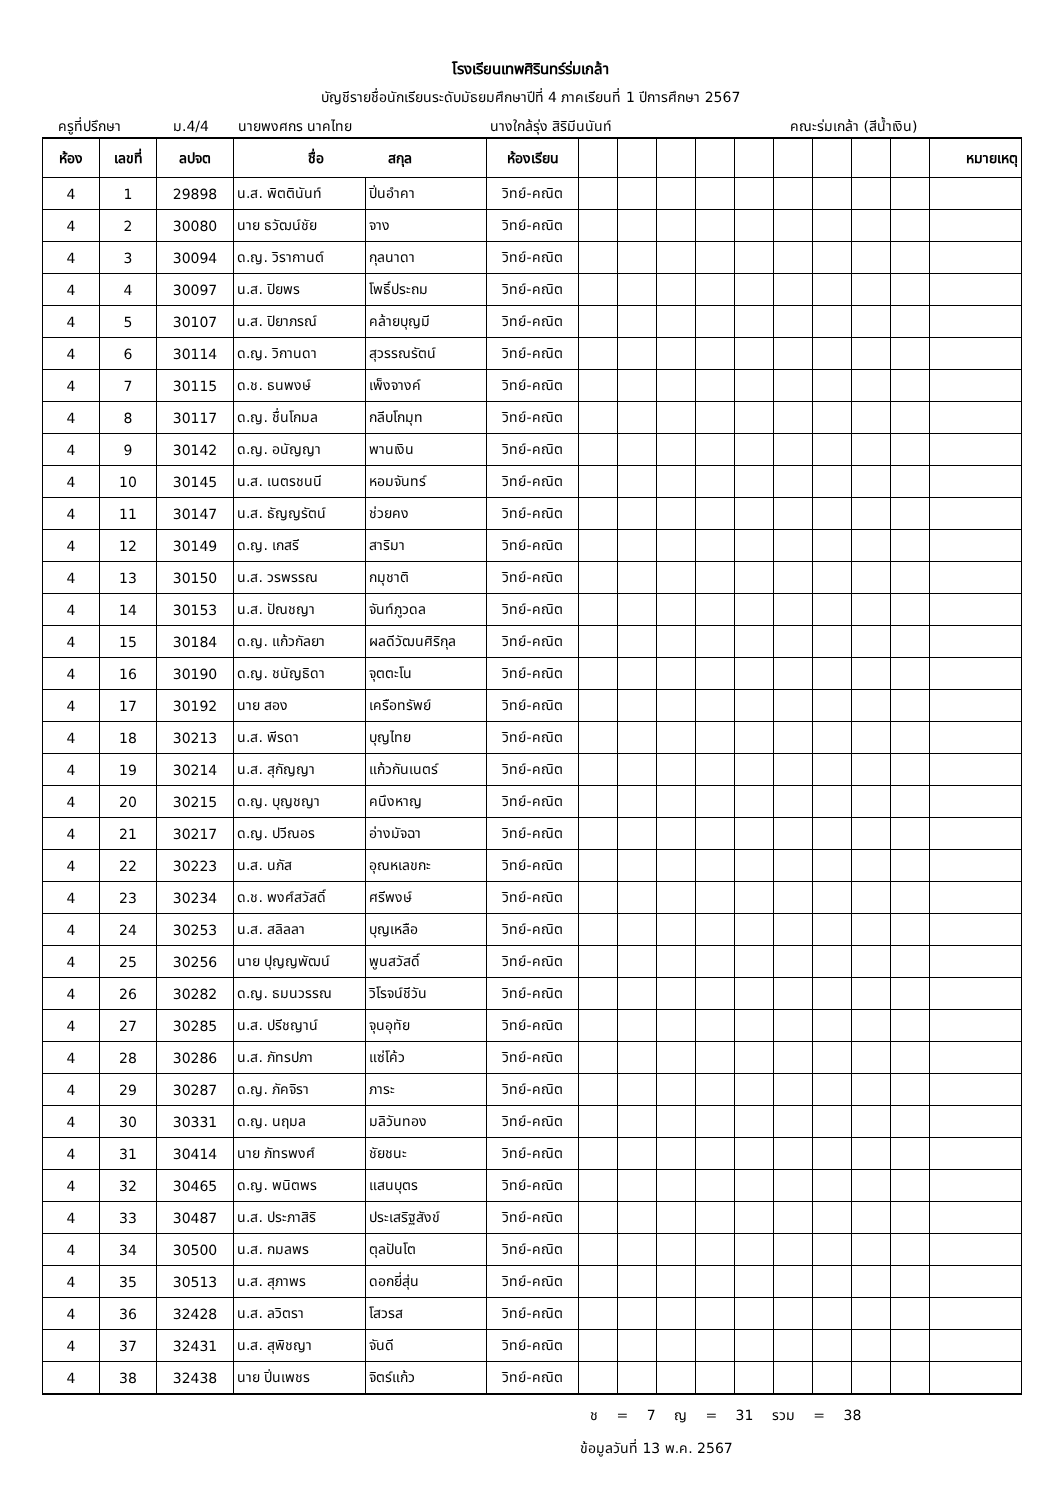โรงเรียนเทพศิรินทร์ร่มเกล้า
บัญชีรายชื่อนักเรียนระดับมัธยมศึกษาปีที่ 4 ภาคเรียนที่ 1 ปีการศึกษา 2567
ครูที่ปรึกษา ม.4/4 นายพงศกร นาคไทย นางใกล้รุ่ง สิริมีนนันท์ คณะร่มเกล้า (สีน้ำเงิน)
| ห้อง | เลขที่ | ลปจต | ชื่อ สกุล | | ห้องเรียน | | | | | | | | | | หมายเหตุ |
| --- | --- | --- | --- | --- | --- | --- | --- | --- | --- | --- | --- | --- | --- | --- | --- |
| 4 | 1 | 29898 | น.ส. พิตตินันท์ | ปิ่นอำคา | วิทย์-คณิต | | | | | | | | | | |
| 4 | 2 | 30080 | นาย ธวัฒน์ชัย | จาง | วิทย์-คณิต | | | | | | | | | | |
| 4 | 3 | 30094 | ด.ญ. วิรากานต์ | กุลนาดา | วิทย์-คณิต | | | | | | | | | | |
| 4 | 4 | 30097 | น.ส. ปิยพร | โพธิ์ประถม | วิทย์-คณิต | | | | | | | | | | |
| 4 | 5 | 30107 | น.ส. ปิยาภรณ์ | คล้ายบุญมี | วิทย์-คณิต | | | | | | | | | | |
| 4 | 6 | 30114 | ด.ญ. วิกานดา | สุวรรณรัตน์ | วิทย์-คณิต | | | | | | | | | | |
| 4 | 7 | 30115 | ด.ช. ธนพงษ์ | เพ็งจางค์ | วิทย์-คณิต | | | | | | | | | | |
| 4 | 8 | 30117 | ด.ญ. ชื่นโกมล | กลีบโกมุท | วิทย์-คณิต | | | | | | | | | | |
| 4 | 9 | 30142 | ด.ญ. อนัญญา | พานเงิน | วิทย์-คณิต | | | | | | | | | | |
| 4 | 10 | 30145 | น.ส. เนตรชนนี | หอมจันทร์ | วิทย์-คณิต | | | | | | | | | | |
| 4 | 11 | 30147 | น.ส. ธัญญรัตน์ | ช่วยคง | วิทย์-คณิต | | | | | | | | | | |
| 4 | 12 | 30149 | ด.ญ. เกสรี | สาริมา | วิทย์-คณิต | | | | | | | | | | |
| 4 | 13 | 30150 | น.ส. วรพรรณ | กมุชาติ | วิทย์-คณิต | | | | | | | | | | |
| 4 | 14 | 30153 | น.ส. ปัณชญา | จันท์ภูวดล | วิทย์-คณิต | | | | | | | | | | |
| 4 | 15 | 30184 | ด.ญ. แก้วกัลยา | ผลดีวัฒนศิริกุล | วิทย์-คณิต | | | | | | | | | | |
| 4 | 16 | 30190 | ด.ญ. ชนัญธิดา | จุตตะโน | วิทย์-คณิต | | | | | | | | | | |
| 4 | 17 | 30192 | นาย สอง | เครือทรัพย์ | วิทย์-คณิต | | | | | | | | | | |
| 4 | 18 | 30213 | น.ส. พีรดา | บุญไทย | วิทย์-คณิต | | | | | | | | | | |
| 4 | 19 | 30214 | น.ส. สุกัญญา | แก้วกันเนตร์ | วิทย์-คณิต | | | | | | | | | | |
| 4 | 20 | 30215 | ด.ญ. บุญชญา | คนึงหาญ | วิทย์-คณิต | | | | | | | | | | |
| 4 | 21 | 30217 | ด.ญ. ปวีณอร | อ่างมัจฉา | วิทย์-คณิต | | | | | | | | | | |
| 4 | 22 | 30223 | น.ส. นภัส | อุณหเลขกะ | วิทย์-คณิต | | | | | | | | | | |
| 4 | 23 | 30234 | ด.ช. พงศ์สวัสดิ์ | ศรีพงษ์ | วิทย์-คณิต | | | | | | | | | | |
| 4 | 24 | 30253 | น.ส. สลิลลา | บุญเหลือ | วิทย์-คณิต | | | | | | | | | | |
| 4 | 25 | 30256 | นาย ปุญญพัฒน์ | พูนสวัสดิ์ | วิทย์-คณิต | | | | | | | | | | |
| 4 | 26 | 30282 | ด.ญ. ธมนวรรณ | วิโรจน์ชีวัน | วิทย์-คณิต | | | | | | | | | | |
| 4 | 27 | 30285 | น.ส. ปรีชญาน์ | จุนอุทัย | วิทย์-คณิต | | | | | | | | | | |
| 4 | 28 | 30286 | น.ส. ภัทรปภา | แซ่โค้ว | วิทย์-คณิต | | | | | | | | | | |
| 4 | 29 | 30287 | ด.ญ. ภัคจิรา | ภาระ | วิทย์-คณิต | | | | | | | | | | |
| 4 | 30 | 30331 | ด.ญ. นฤมล | มลิวันทอง | วิทย์-คณิต | | | | | | | | | | |
| 4 | 31 | 30414 | นาย ภัทรพงศ์ | ชัยชนะ | วิทย์-คณิต | | | | | | | | | | |
| 4 | 32 | 30465 | ด.ญ. พนิตพร | แสนบุตร | วิทย์-คณิต | | | | | | | | | | |
| 4 | 33 | 30487 | น.ส. ประภาสิริ | ประเสริฐสังข์ | วิทย์-คณิต | | | | | | | | | | |
| 4 | 34 | 30500 | น.ส. กมลพร | ตุลปันโต | วิทย์-คณิต | | | | | | | | | | |
| 4 | 35 | 30513 | น.ส. สุภาพร | ดอกยี่สุ่น | วิทย์-คณิต | | | | | | | | | | |
| 4 | 36 | 32428 | น.ส. ลวิตรา | โสวรส | วิทย์-คณิต | | | | | | | | | | |
| 4 | 37 | 32431 | น.ส. สุพิชญา | จันดี | วิทย์-คณิต | | | | | | | | | | |
| 4 | 38 | 32438 | นาย ปิ่นเพชร | จิตร์แก้ว | วิทย์-คณิต | | | | | | | | | | |
ช = 7 ญ = 31 รวม = 38
ข้อมูลวันที่ 13 พ.ค. 2567